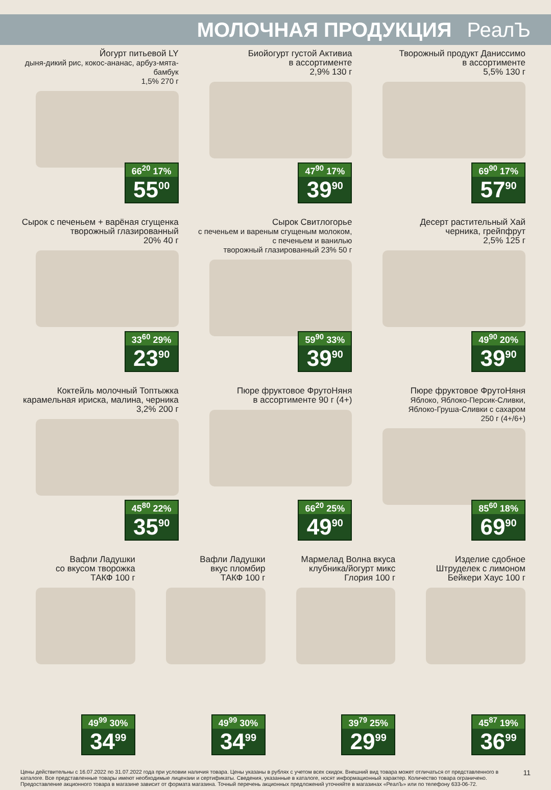МОЛОЧНАЯ ПРОДУКЦИЯ РеалЪ
Йогурт питьевой LY
дыня-дикий рис, кокос-ананас, арбуз-мята-бамбук
1,5% 270 г
66<sup>20</sup> 17%
55<sup>00</sup>
Биойогурт густой Активиа
в ассортименте
2,9% 130 г
47<sup>90</sup> 17%
39<sup>90</sup>
Творожный продукт Даниссимо
в ассортименте
5,5% 130 г
69<sup>90</sup> 17%
57<sup>90</sup>
Сырок с печеньем + варёная сгущенка
творожный глазированный
20% 40 г
33<sup>60</sup> 29%
23<sup>90</sup>
Сырок Свитлогорье
с печеньем и вареным сгущеным молоком,
с печеньем и ванилью
творожный глазированный 23% 50 г
59<sup>90</sup> 33%
39<sup>90</sup>
Десерт растительный Хай
черника, грейпфрут
2,5% 125 г
49<sup>90</sup> 20%
39<sup>90</sup>
Коктейль молочный Топтыжка
карамельная ириска, малина, черника
3,2% 200 г
45<sup>80</sup> 22%
35<sup>90</sup>
Пюре фруктовое ФрутоНяня
в ассортименте 90 г (4+)
66<sup>20</sup> 25%
49<sup>90</sup>
Пюре фруктовое ФрутоНяня
Яблоко, Яблоко-Персик-Сливки,
Яблоко-Груша-Сливки с сахаром
250 г (4+/6+)
85<sup>60</sup> 18%
69<sup>90</sup>
Вафли Ладушки
со вкусом творожка
ТАКФ 100 г
49<sup>99</sup> 30%
34<sup>99</sup>
Вафли Ладушки
вкус пломбир
ТАКФ 100 г
49<sup>99</sup> 30%
34<sup>99</sup>
Мармелад Волна вкуса
клубника/йогурт микс
Глория 100 г
39<sup>79</sup> 25%
29<sup>99</sup>
Изделие сдобное
Штруделек с лимоном
Бейкери Хаус 100 г
45<sup>87</sup> 19%
36<sup>99</sup>
Цены действительны с 16.07.2022 по 31.07.2022 года при условии наличия товара. Цены указаны в рублях с учетом всех скидок. Внешний вид товара может отличаться от представленного в каталоге. Все представленные товары имеют необходимые лицензии и сертификаты. Сведения, указанные в каталоге, носят информационный характер. Количество товара ограничено. Предоставление акционного товара в магазине зависит от формата магазина. Точный перечень акционных предложений уточняйте в магазинах «РеалЪ» или по телефону 633-06-72.
11